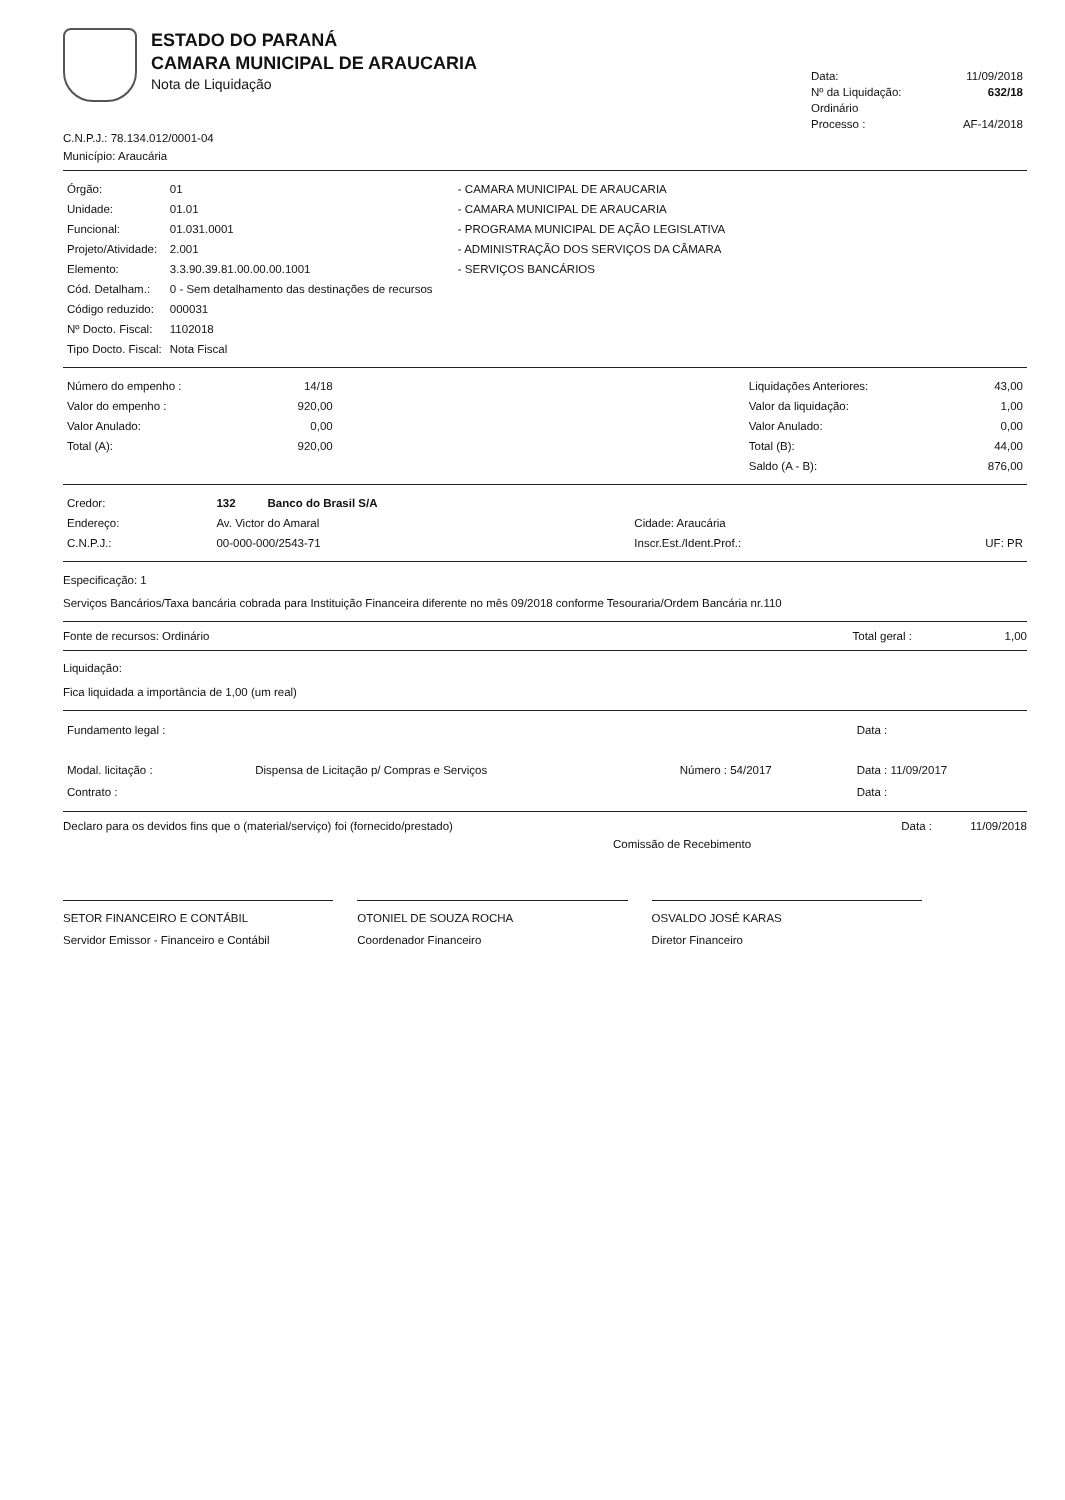ESTADO DO PARANÁ
CAMARA MUNICIPAL DE ARAUCARIA
Nota de Liquidação
| Data: | 11/09/2018 |
| Nº da Liquidação: | 632/18 |
| Ordinário | |
| Processo : | AF-14/2018 |
C.N.P.J.: 78.134.012/0001-04
Município: Araucária
| Órgão: | 01 | - CAMARA MUNICIPAL DE ARAUCARIA |
| Unidade: | 01.01 | - CAMARA MUNICIPAL DE ARAUCARIA |
| Funcional: | 01.031.0001 | - PROGRAMA MUNICIPAL DE AÇÃO LEGISLATIVA |
| Projeto/Atividade: | 2.001 | - ADMINISTRAÇÃO DOS SERVIÇOS DA CÂMARA |
| Elemento: | 3.3.90.39.81.00.00.00.1001 | - SERVIÇOS BANCÁRIOS |
| Cód. Detalham.: | 0 - Sem detalhamento das destinações de recursos | |
| Código reduzido: | 000031 | |
| Nº Docto. Fiscal: | 1102018 | |
| Tipo Docto. Fiscal: | Nota Fiscal | |
| Número do empenho : | 14/18 | | Liquidações Anteriores: | 43,00 |
| Valor do empenho : | 920,00 | | Valor da liquidação: | 1,00 |
| Valor Anulado: | 0,00 | | Valor Anulado: | 0,00 |
| Total (A): | 920,00 | | Total (B): | 44,00 |
| | | | Saldo (A - B): | 876,00 |
| Credor: | 132 Banco do Brasil S/A | | |
| Endereço: | Av. Victor do Amaral | Cidade: Araucária | |
| C.N.P.J.: | 00-000-000/2543-71 | Inscr.Est./Ident.Prof.: | UF: PR |
Especificação: 1
Serviços Bancários/Taxa bancária cobrada para Instituição Financeira diferente no mês 09/2018 conforme Tesouraria/Ordem Bancária nr.110
Fonte de recursos: Ordinário Total geral : 1,00
Liquidação:
Fica liquidada a importância de 1,00 (um real)
| Fundamento legal : | | | Data : |
| Modal. licitação : | Dispensa de Licitação p/ Compras e Serviços | Número : 54/2017 | Data : 11/09/2017 |
| Contrato : | | | Data : |
Declaro para os devidos fins que o (material/serviço) foi (fornecido/prestado) Data : 11/09/2018
Comissão de Recebimento
SETOR FINANCEIRO E CONTÁBIL
Servidor Emissor - Financeiro e Contábil
OTONIEL DE SOUZA ROCHA
Coordenador Financeiro
OSVALDO JOSÉ KARAS
Diretor Financeiro